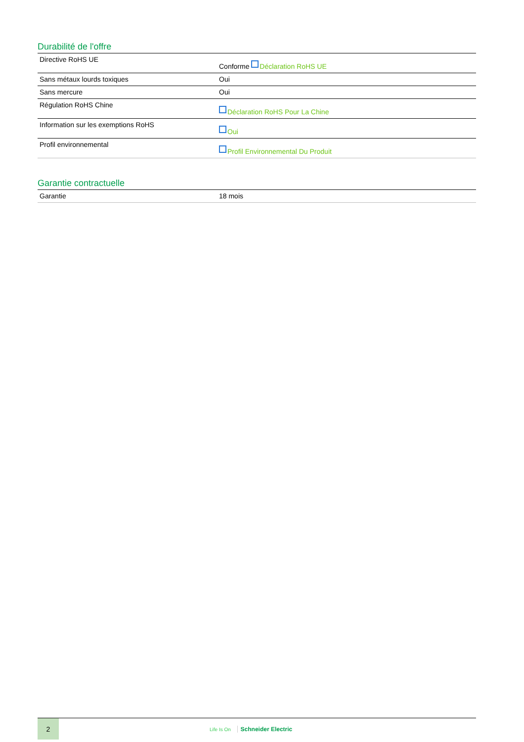Durabilité de l'offre
| Directive RoHS UE | Conforme Déclaration RoHS UE |
| Sans métaux lourds toxiques | Oui |
| Sans mercure | Oui |
| Régulation RoHS Chine | Déclaration RoHS Pour La Chine |
| Information sur les exemptions RoHS | Oui |
| Profil environnemental | Profil Environnemental Du Produit |
Garantie contractuelle
| Garantie | 18 mois |
2
Life Is On Schneider Electric